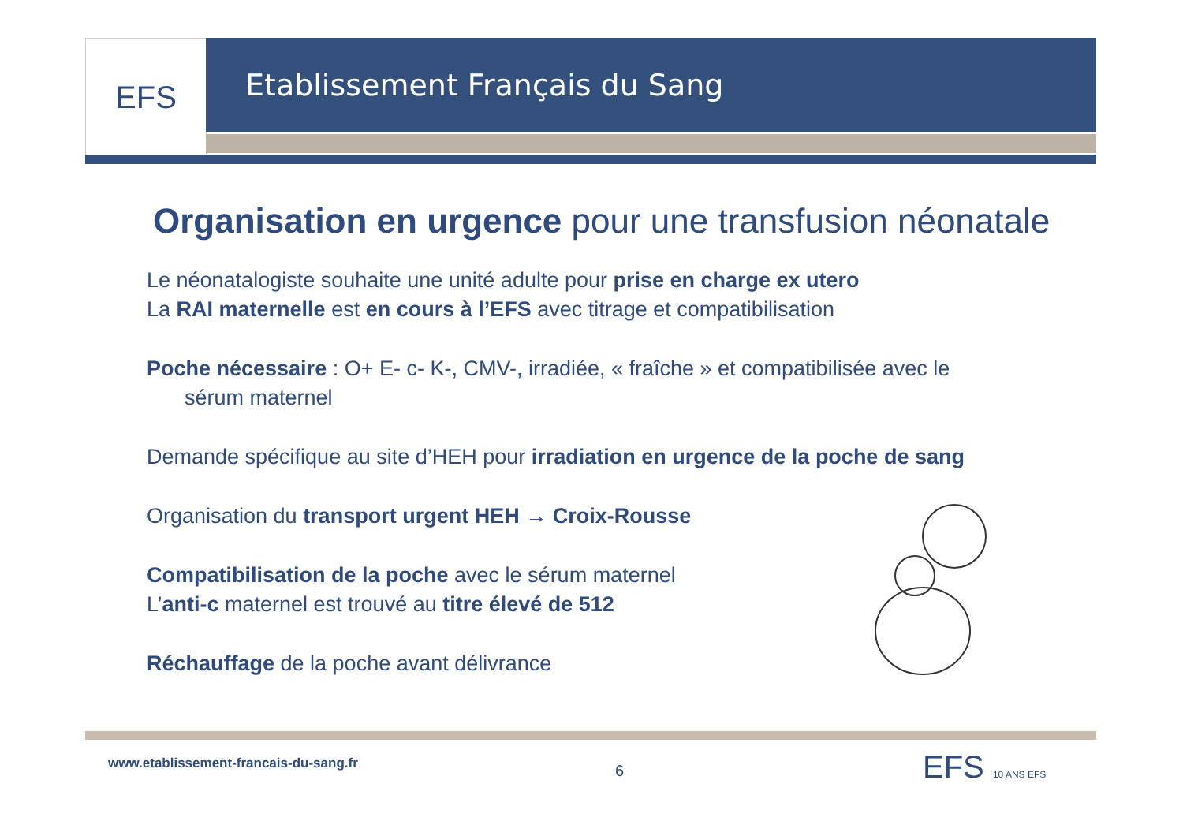EFS Etablissement Français du Sang
Organisation en urgence pour une transfusion néonatale
Le néonatalogiste souhaite une unité adulte pour prise en charge ex utero
La RAI maternelle est en cours à l’EFS avec titrage et compatibilisation
Poche nécessaire : O+ E- c- K-, CMV-, irradiée, « fraîche » et compatibilisée avec le
sérum maternel
Demande spécifique au site d’HEH pour irradiation en urgence de la poche de sang
Organisation du transport urgent HEH → Croix-Rousse
Compatibilisation de la poche avec le sérum maternel
L’anti-c maternel est trouvé au titre élevé de 512
Réchauffage de la poche avant délivrance
www.etablissement-francais-du-sang.fr
6 EFS 10 ANS EFS